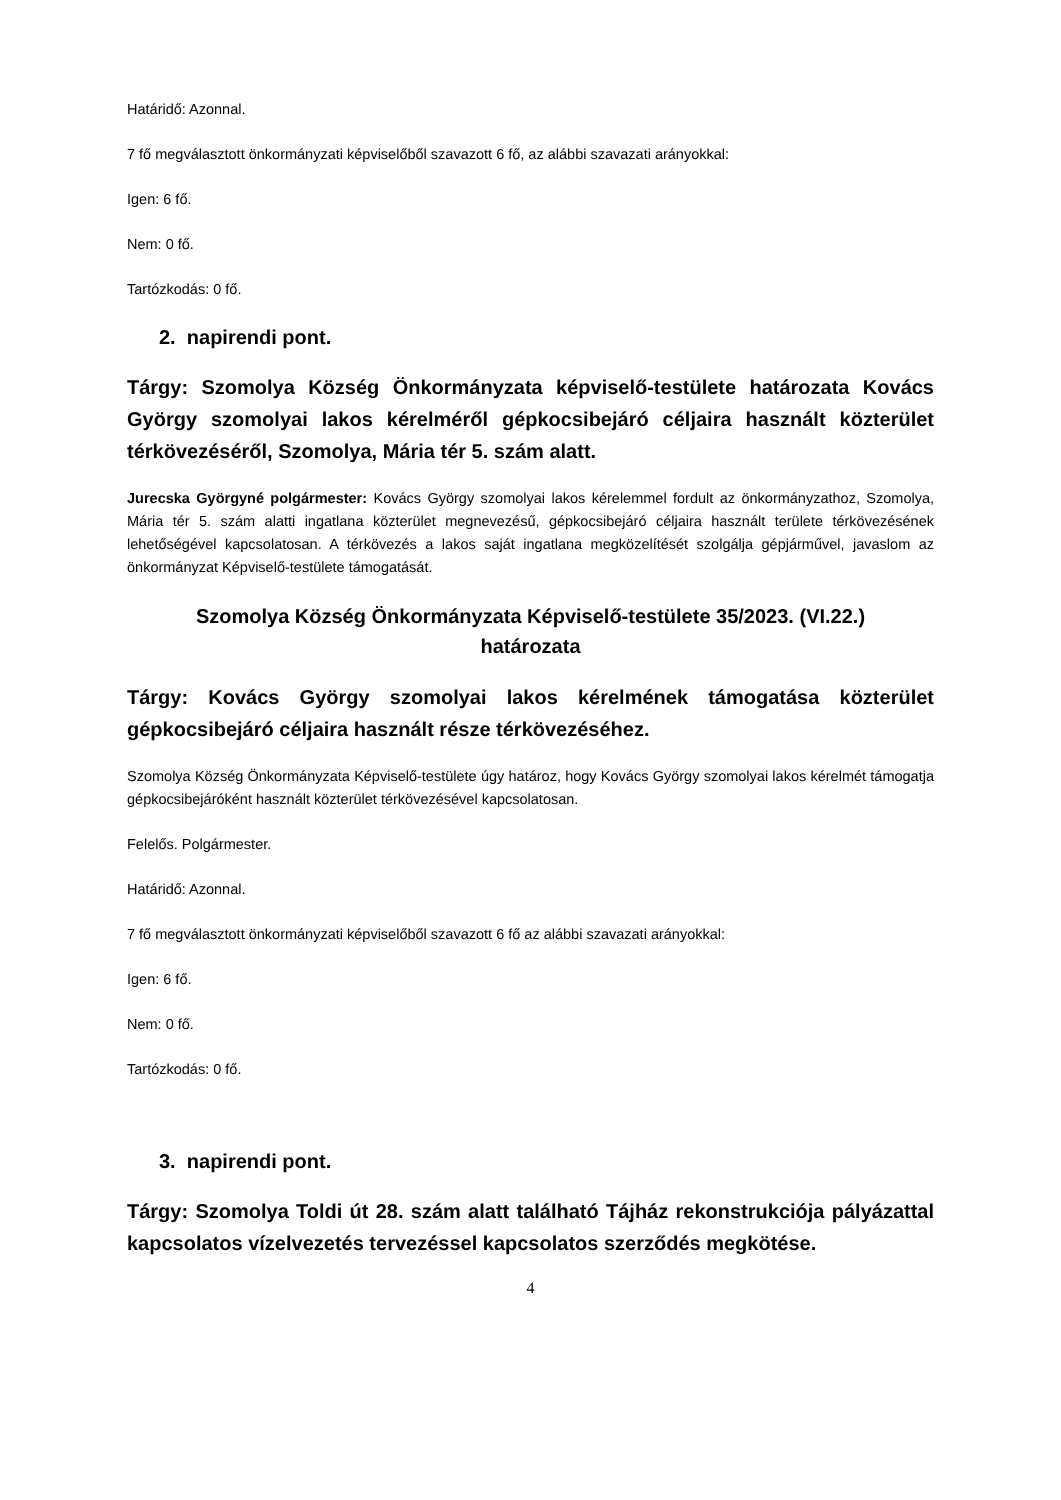Határidő: Azonnal.
7 fő megválasztott önkormányzati képviselőből szavazott 6 fő, az alábbi szavazati arányokkal:
Igen: 6 fő.
Nem: 0 fő.
Tartózkodás: 0 fő.
2. napirendi pont.
Tárgy: Szomolya Község Önkormányzata képviselő-testülete határozata Kovács György szomolyai lakos kérelméről gépkocsibejáró céljaira használt közterület térkövezéséről, Szomolya, Mária tér 5. szám alatt.
Jurecska Györgyné polgármester: Kovács György szomolyai lakos kérelemmel fordult az önkormányzathoz, Szomolya, Mária tér 5. szám alatti ingatlana közterület megnevezésű, gépkocsibejáró céljaira használt területe térkövezésének lehetőségével kapcsolatosan. A térkövezés a lakos saját ingatlana megközelítését szolgálja gépjárművel, javaslom az önkormányzat Képviselő-testülete támogatását.
Szomolya Község Önkormányzata Képviselő-testülete 35/2023. (VI.22.)
határozata
Tárgy: Kovács György szomolyai lakos kérelmének támogatása közterület gépkocsibejáró céljaira használt része térkövezéséhez.
Szomolya Község Önkormányzata Képviselő-testülete úgy határoz, hogy Kovács György szomolyai lakos kérelmét támogatja gépkocsibejáróként használt közterület térkövezésével kapcsolatosan.
Felelős. Polgármester.
Határidő: Azonnal.
7 fő megválasztott önkormányzati képviselőből szavazott 6 fő az alábbi szavazati arányokkal:
Igen: 6 fő.
Nem: 0 fő.
Tartózkodás: 0 fő.
3. napirendi pont.
Tárgy: Szomolya Toldi út 28. szám alatt található Tájház rekonstrukciója pályázattal kapcsolatos vízelvezetés tervezéssel kapcsolatos szerződés megkötése.
4